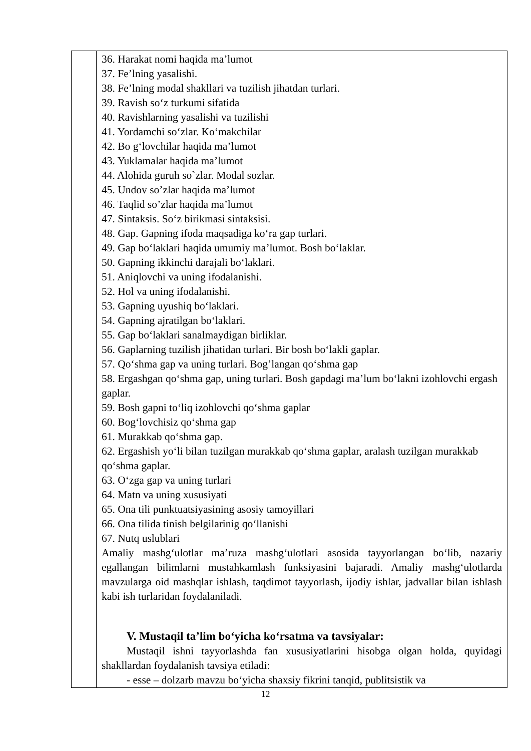| | 36. Harakat nomi haqida ma’lumot 37. Fe’lning yasalishi. 38. Fe’lning modal shakllari va tuzilish jihatdan turlari. 39. Ravish so‘z turkumi sifatida 40. Ravishlarning yasalishi va tuzilishi 41. Yordamchi so‘zlar. Ko‘makchilar 42. Bo g‘lovchilar haqida ma’lumot 43. Yuklamalar haqida ma’lumot 44. Alohida guruh so`zlar. Modal sozlar. 45. Undov so’zlar haqida ma’lumot 46. Taqlid so’zlar haqida ma’lumot 47. Sintaksis. So‘z birikmasi sintaksisi. 48. Gap. Gapning ifoda maqsadiga ko‘ra gap turlari. 49. Gap bo‘laklari haqida umumiy ma’lumot. Bosh bo‘laklar. 50. Gapning ikkinchi darajali bo‘laklari. 51. Aniqlovchi va uning ifodalanishi. 52. Hol va uning ifodalanishi. 53. Gapning uyushiq bo‘laklari. 54. Gapning ajratilgan bo‘laklari. 55. Gap bo‘laklari sanalmaydigan birliklar. 56. Gaplarning tuzilish jihatidan turlari. Bir bosh bo‘lakli gaplar. 57. Qo‘shma gap va uning turlari. Bog’langan qo‘shma gap 58. Ergashgan qo‘shma gap, uning turlari. Bosh gapdagi ma’lum bo‘lakni izohlovchi ergash gaplar. 59. Bosh gapni to‘liq izohlovchi qo‘shma gaplar 60. Bog‘lovchisiz qo‘shma gap 61. Murakkab qo‘shma gap. 62. Ergashish yo‘li bilan tuzilgan murakkab qo‘shma gaplar, aralash tuzilgan murakkab qo‘shma gaplar. 63. O‘zga gap va uning turlari 64. Matn va uning xususiyati 65. Ona tili punktuatsiyasining asosiy tamoyillari 66. Ona tilida tinish belgilarinig qo‘llanishi 67. Nutq uslublari Amaliy mashg‘ulotlar ma’ruza mashg‘ulotlari asosida tayyorlangan bo‘lib, nazariy egallangan bilimlarni mustahkamlash funksiyasini bajaradi. Amaliy mashg‘ulotlarda mavzularga oid mashqlar ishlash, taqdimot tayyorlash, ijodiy ishlar, jadvallar bilan ishlash kabi ish turlaridan foydalaniladi. V. Mustaqil ta’lim bo‘yicha ko‘rsatma va tavsiyalar: Mustaqil ishni tayyorlashda fan xususiyatlarini hisobga olgan holda, quyidagi shakllardan foydalanish tavsiya etiladi: - esse – dolzarb mavzu bo‘yicha shaxsiy fikrini tanqid, publitsistik va |
12